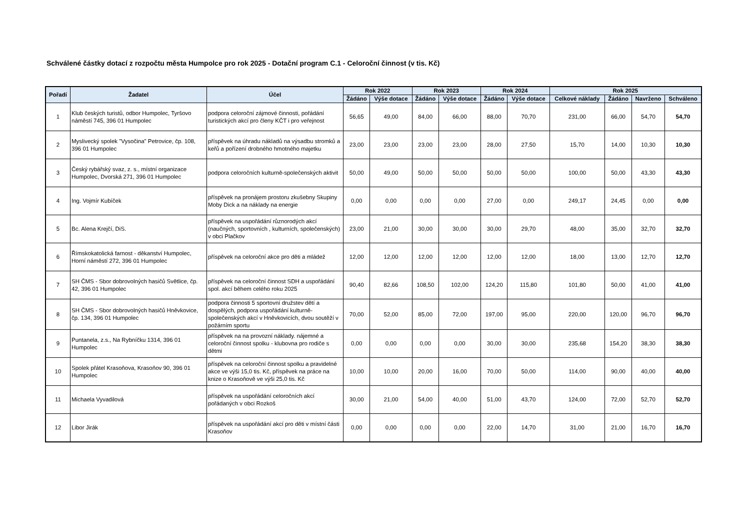Schválené částky dotací z rozpočtu města Humpolce pro rok 2025 - Dotační program C.1 - Celoroční činnost (v tis. Kč)
| Pořadí | Žadatel | Účel | Rok 2022 | | Rok 2023 | | Rok 2024 | | Rok 2025 | | | |
| --- | --- | --- | --- | --- | --- | --- | --- | --- | --- | --- | --- | --- |
| | | | Žádáno | Výše dotace | Žádáno | Výše dotace | Žádáno | Výše dotace | Celkové náklady | Žádáno | Navrženo | Schváleno |
| 1 | Klub českých turistů, odbor Humpolec, Tyršovo náměstí 745, 396 01 Humpolec | podpora celoroční zájmové činnosti, pořádání turistických akcí pro členy KČT i pro veřejnost | 56,65 | 49,00 | 84,00 | 66,00 | 88,00 | 70,70 | 231,00 | 66,00 | 54,70 | 54,70 |
| 2 | Myslivecký spolek "Vysočina" Petrovice, čp. 108, 396 01 Humpolec | příspěvek na úhradu nákladů na výsadbu stromků a keřů a pořízení drobného hmotného majetku | 23,00 | 23,00 | 23,00 | 23,00 | 28,00 | 27,50 | 15,70 | 14,00 | 10,30 | 10,30 |
| 3 | Český rybářský svaz, z. s., místní organizace Humpolec, Dvorská 271, 396 01 Humpolec | podpora celoročních kulturně-společenských aktivit | 50,00 | 49,00 | 50,00 | 50,00 | 50,00 | 50,00 | 100,00 | 50,00 | 43,30 | 43,30 |
| 4 | Ing. Vojmír Kubíček | příspěvek na pronájem prostoru zkušebny Skupiny Moby Dick a na náklady na energie | 0,00 | 0,00 | 0,00 | 0,00 | 27,00 | 0,00 | 249,17 | 24,45 | 0,00 | 0,00 |
| 5 | Bc. Alena Krejčí, DiS. | příspěvek na uspořádání různorodých akcí (naučných, sportovních , kulturních, společenských) v obci Plačkov | 23,00 | 21,00 | 30,00 | 30,00 | 30,00 | 29,70 | 48,00 | 35,00 | 32,70 | 32,70 |
| 6 | Římskokatolická farnost - děkanství Humpolec, Horní náměstí 272, 396 01 Humpolec | příspěvek na celoroční akce pro děti a mládež | 12,00 | 12,00 | 12,00 | 12,00 | 12,00 | 12,00 | 18,00 | 13,00 | 12,70 | 12,70 |
| 7 | SH ČMS - Sbor dobrovolných hasičů Světlice, čp. 42, 396 01 Humpolec | příspěvek na celoroční činnost SDH a uspořádání spol. akcí během celého roku 2025 | 90,40 | 82,66 | 108,50 | 102,00 | 124,20 | 115,80 | 101,80 | 50,00 | 41,00 | 41,00 |
| 8 | SH ČMS - Sbor dobrovolných hasičů Hněvkovice, čp. 134, 396 01 Humpolec | podpora činnosti 5 sportovní družstev dětí a dospělých, podpora uspořádání kulturně-společenských akcí v Hněvkovicích, dvou soutěží v požárním sportu | 70,00 | 52,00 | 85,00 | 72,00 | 197,00 | 95,00 | 220,00 | 120,00 | 96,70 | 96,70 |
| 9 | Puntanela, z.s., Na Rybníčku 1314, 396 01 Humpolec | příspěvek na na provozní náklady. nájemné a celoroční činnost spolku - klubovna pro rodiče s dětmi | 0,00 | 0,00 | 0,00 | 0,00 | 30,00 | 30,00 | 235,68 | 154,20 | 38,30 | 38,30 |
| 10 | Spolek přátel Krasoňova, Krasoňov 90, 396 01 Humpolec | příspěvek na celoroční činnost spolku a pravidelné akce ve výši 15,0 tis. Kč, příspěvek na práce na knize o Krasoňově ve výši 25,0 tis. Kč | 10,00 | 10,00 | 20,00 | 16,00 | 70,00 | 50,00 | 114,00 | 90,00 | 40,00 | 40,00 |
| 11 | Michaela Vyvadilová | příspěvek na uspořádání celoročních akcí pořádaných v obci Rozkoš | 30,00 | 21,00 | 54,00 | 40,00 | 51,00 | 43,70 | 124,00 | 72,00 | 52,70 | 52,70 |
| 12 | Libor Jirák | příspěvek na uspořádání akcí pro děti v místní části Krasoňov | 0,00 | 0,00 | 0,00 | 0,00 | 22,00 | 14,70 | 31,00 | 21,00 | 16,70 | 16,70 |